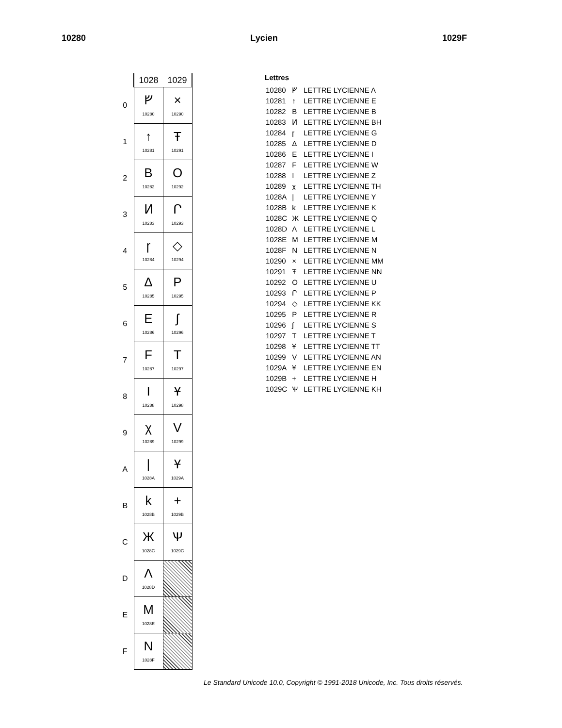10280 Lycien 1029F
| | 1028 | 1029 |
| 0 | ᚠ 10280 | × 10290 |
| 1 | ↑ 10281 | Ŧ 10291 |
| 2 | B 10282 | O 10292 |
| 3 | Ͷ 10283 | Ր 10293 |
| 4 | ɼ 10284 | ◇ 10294 |
| 5 | Δ 10285 | P 10295 |
| 6 | E 10286 | ʃ 10296 |
| 7 | F 10287 | T 10297 |
| 8 | I 10288 | Ұ 10298 |
| 9 | χ 10289 | V 10299 |
| A | / 1028A | Ұ 1029A |
| B | k 1028B | + 1029B |
| C | Ж 1028C | Ѱ 1029C |
| D | Λ 1028D | |
| E | M 1028E | |
| F | N 1028F | |
Lettres
| 10280 | ᚠ | LETTRE LYCIENNE A |
| 10281 | ↑ | LETTRE LYCIENNE E |
| 10282 | B | LETTRE LYCIENNE B |
| 10283 | Ͷ | LETTRE LYCIENNE BH |
| 10284 | ɼ | LETTRE LYCIENNE G |
| 10285 | Δ | LETTRE LYCIENNE D |
| 10286 | E | LETTRE LYCIENNE I |
| 10287 | F | LETTRE LYCIENNE W |
| 10288 | I | LETTRE LYCIENNE Z |
| 10289 | χ | LETTRE LYCIENNE TH |
| 1028A | / | LETTRE LYCIENNE Y |
| 1028B | k | LETTRE LYCIENNE K |
| 1028C | Ж | LETTRE LYCIENNE Q |
| 1028D | Λ | LETTRE LYCIENNE L |
| 1028E | M | LETTRE LYCIENNE M |
| 1028F | N | LETTRE LYCIENNE N |
| 10290 | × | LETTRE LYCIENNE MM |
| 10291 | Ŧ | LETTRE LYCIENNE NN |
| 10292 | O | LETTRE LYCIENNE U |
| 10293 | Ր | LETTRE LYCIENNE P |
| 10294 | ◇ | LETTRE LYCIENNE KK |
| 10295 | P | LETTRE LYCIENNE R |
| 10296 | ʃ | LETTRE LYCIENNE S |
| 10297 | T | LETTRE LYCIENNE T |
| 10298 | Ұ | LETTRE LYCIENNE TT |
| 10299 | V | LETTRE LYCIENNE AN |
| 1029A | Ұ | LETTRE LYCIENNE EN |
| 1029B | + | LETTRE LYCIENNE H |
| 1029C | Ѱ | LETTRE LYCIENNE KH |
Le Standard Unicode 10.0, Copyright © 1991-2018 Unicode, Inc. Tous droits réservés.